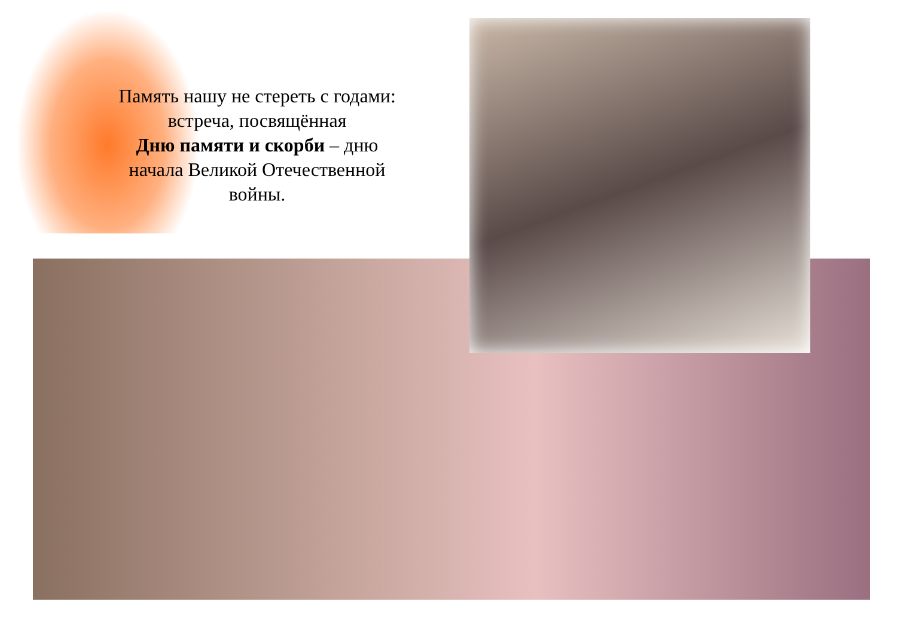Память нашу не стереть с годами:
встреча, посвящённая
Дню памяти и скорби – дню
начала Великой Отечественной
войны.